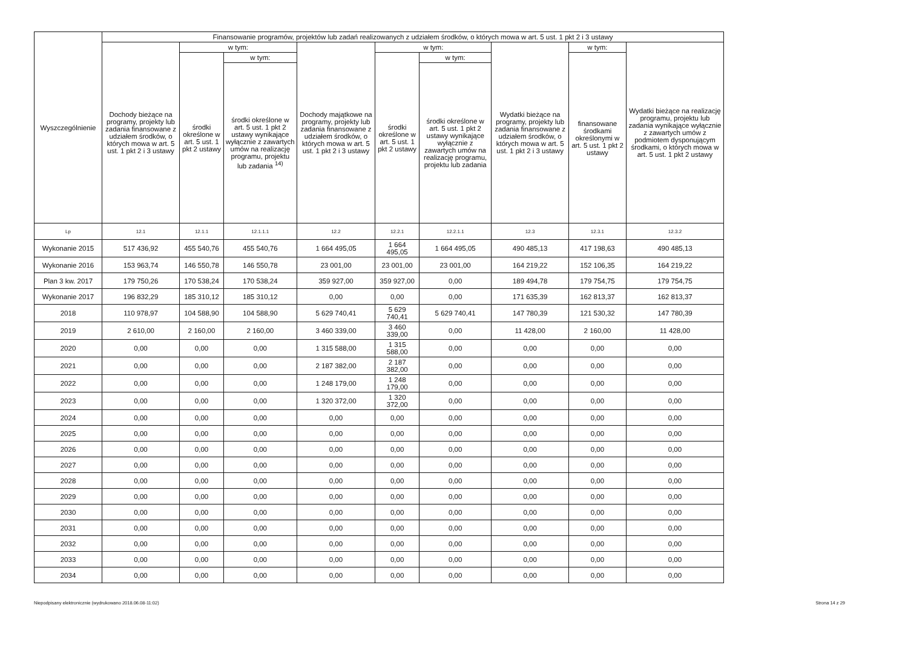| Wyszczególnienie | Finansowanie programów, projektów lub zadań realizowanych z udziałem środków, o których mowa w art. 5 ust. 1 pkt 2 i 3 ustawy | | | | | | | | |
| --- | --- | --- | --- | --- | --- | --- | --- | --- | --- |
| | Dochody bieżące na programy, projekty lub zadania finansowane z udziałem środków, o których mowa w art. 5 ust. 1 pkt 2 i 3 ustawy | w tym: | | Dochody majątkowe na programy, projekty lub zadania finansowane z udziałem środków, o których mowa w art. 5 ust. 1 pkt 2 i 3 ustawy | w tym: | | Wydatki bieżące na programy, projekty lub zadania finansowane z udziałem środków, o których mowa w art. 5 ust. 1 pkt 2 i 3 ustawy | w tym: | Wydatki bieżące na realizację programu, projektu lub zadania wynikające wyłącznie z zawartych umów z podmiotem dysponującym środkami, o których mowa w art. 5 ust. 1 pkt 2 ustawy |
| | | środki określone w art. 5 ust. 1 pkt 2 ustawy | w tym: | | środki określone w art. 5 ust. 1 pkt 2 ustawy | w tym: | | finansowane środkami określonymi w art. 5 ust. 1 pkt 2 ustawy | |
| | | | środki określone w art. 5 ust. 1 pkt 2 ustawy wynikające wyłącznie z zawartych umów na realizację programu, projektu lub zadania <sup>14)</sup> | | | środki określone w art. 5 ust. 1 pkt 2 ustawy wynikające wyłącznie z zawartych umów na realizację programu, projektu lub zadania | | | |
| Lp | 12.1 | 12.1.1 | 12.1.1.1 | 12.2 | 12.2.1 | 12.2.1.1 | 12.3 | 12.3.1 | 12.3.2 |
| Wykonanie 2015 | 517 436,92 | 455 540,76 | 455 540,76 | 1 664 495,05 | 1 664 495,05 | 1 664 495,05 | 490 485,13 | 417 198,63 | 490 485,13 |
| Wykonanie 2016 | 153 963,74 | 146 550,78 | 146 550,78 | 23 001,00 | 23 001,00 | 23 001,00 | 164 219,22 | 152 106,35 | 164 219,22 |
| Plan 3 kw. 2017 | 179 750,26 | 170 538,24 | 170 538,24 | 359 927,00 | 359 927,00 | 0,00 | 189 494,78 | 179 754,75 | 179 754,75 |
| Wykonanie 2017 | 196 832,29 | 185 310,12 | 185 310,12 | 0,00 | 0,00 | 0,00 | 171 635,39 | 162 813,37 | 162 813,37 |
| 2018 | 110 978,97 | 104 588,90 | 104 588,90 | 5 629 740,41 | 5 629 740,41 | 5 629 740,41 | 147 780,39 | 121 530,32 | 147 780,39 |
| 2019 | 2 610,00 | 2 160,00 | 2 160,00 | 3 460 339,00 | 3 460 339,00 | 0,00 | 11 428,00 | 2 160,00 | 11 428,00 |
| 2020 | 0,00 | 0,00 | 0,00 | 1 315 588,00 | 1 315 588,00 | 0,00 | 0,00 | 0,00 | 0,00 |
| 2021 | 0,00 | 0,00 | 0,00 | 2 187 382,00 | 2 187 382,00 | 0,00 | 0,00 | 0,00 | 0,00 |
| 2022 | 0,00 | 0,00 | 0,00 | 1 248 179,00 | 1 248 179,00 | 0,00 | 0,00 | 0,00 | 0,00 |
| 2023 | 0,00 | 0,00 | 0,00 | 1 320 372,00 | 1 320 372,00 | 0,00 | 0,00 | 0,00 | 0,00 |
| 2024 | 0,00 | 0,00 | 0,00 | 0,00 | 0,00 | 0,00 | 0,00 | 0,00 | 0,00 |
| 2025 | 0,00 | 0,00 | 0,00 | 0,00 | 0,00 | 0,00 | 0,00 | 0,00 | 0,00 |
| 2026 | 0,00 | 0,00 | 0,00 | 0,00 | 0,00 | 0,00 | 0,00 | 0,00 | 0,00 |
| 2027 | 0,00 | 0,00 | 0,00 | 0,00 | 0,00 | 0,00 | 0,00 | 0,00 | 0,00 |
| 2028 | 0,00 | 0,00 | 0,00 | 0,00 | 0,00 | 0,00 | 0,00 | 0,00 | 0,00 |
| 2029 | 0,00 | 0,00 | 0,00 | 0,00 | 0,00 | 0,00 | 0,00 | 0,00 | 0,00 |
| 2030 | 0,00 | 0,00 | 0,00 | 0,00 | 0,00 | 0,00 | 0,00 | 0,00 | 0,00 |
| 2031 | 0,00 | 0,00 | 0,00 | 0,00 | 0,00 | 0,00 | 0,00 | 0,00 | 0,00 |
| 2032 | 0,00 | 0,00 | 0,00 | 0,00 | 0,00 | 0,00 | 0,00 | 0,00 | 0,00 |
| 2033 | 0,00 | 0,00 | 0,00 | 0,00 | 0,00 | 0,00 | 0,00 | 0,00 | 0,00 |
| 2034 | 0,00 | 0,00 | 0,00 | 0,00 | 0,00 | 0,00 | 0,00 | 0,00 | 0,00 |
Niepodpisany elektronicznie (wydrukowano 2018.06.08-11:02) Strona 14 z 29